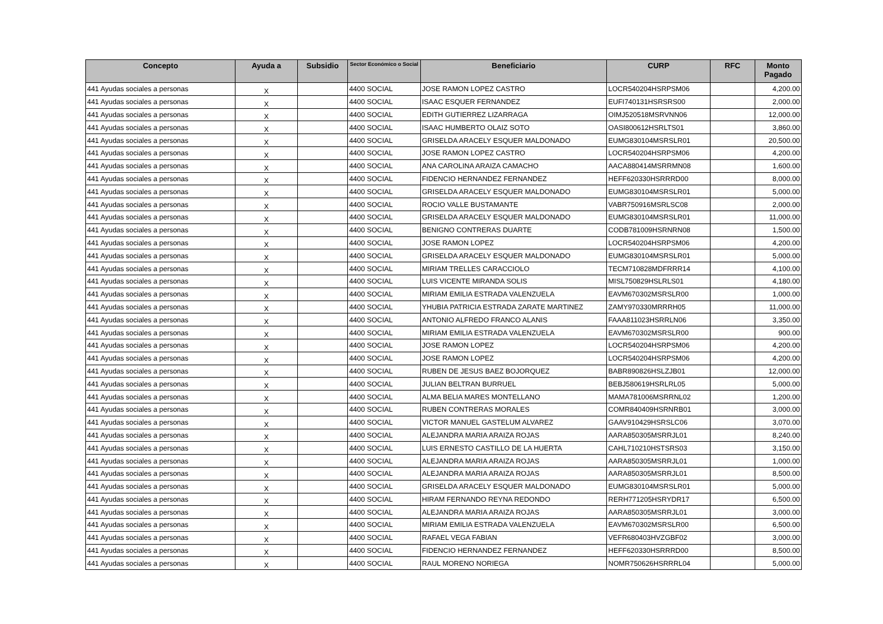| Concepto | Ayuda a | Subsidio | Sector Económico o Social | Beneficiario | CURP | RFC | Monto Pagado |
| --- | --- | --- | --- | --- | --- | --- | --- |
| 441 Ayudas sociales a personas | X | | 4400 SOCIAL | JOSE RAMON LOPEZ CASTRO | LOCR540204HSRPSM06 | | 4,200.00 |
| 441 Ayudas sociales a personas | X | | 4400 SOCIAL | ISAAC ESQUER FERNANDEZ | EUFI740131HSRSRS00 | | 2,000.00 |
| 441 Ayudas sociales a personas | X | | 4400 SOCIAL | EDITH GUTIERREZ LIZARRAGA | OIMJ520518MSRVNN06 | | 12,000.00 |
| 441 Ayudas sociales a personas | X | | 4400 SOCIAL | ISAAC HUMBERTO OLAIZ SOTO | OASI800612HSRLTS01 | | 3,860.00 |
| 441 Ayudas sociales a personas | X | | 4400 SOCIAL | GRISELDA ARACELY ESQUER MALDONADO | EUMG830104MSRSLR01 | | 20,500.00 |
| 441 Ayudas sociales a personas | X | | 4400 SOCIAL | JOSE RAMON LOPEZ CASTRO | LOCR540204HSRPSM06 | | 4,200.00 |
| 441 Ayudas sociales a personas | X | | 4400 SOCIAL | ANA CAROLINA ARAIZA CAMACHO | AACA880414MSRRMN08 | | 1,600.00 |
| 441 Ayudas sociales a personas | X | | 4400 SOCIAL | FIDENCIO HERNANDEZ FERNANDEZ | HEFF620330HSRRRD00 | | 8,000.00 |
| 441 Ayudas sociales a personas | X | | 4400 SOCIAL | GRISELDA ARACELY ESQUER MALDONADO | EUMG830104MSRSLR01 | | 5,000.00 |
| 441 Ayudas sociales a personas | X | | 4400 SOCIAL | ROCIO VALLE BUSTAMANTE | VABR750916MSRLSC08 | | 2,000.00 |
| 441 Ayudas sociales a personas | X | | 4400 SOCIAL | GRISELDA ARACELY ESQUER MALDONADO | EUMG830104MSRSLR01 | | 11,000.00 |
| 441 Ayudas sociales a personas | X | | 4400 SOCIAL | BENIGNO CONTRERAS DUARTE | CODB781009HSRNRN08 | | 1,500.00 |
| 441 Ayudas sociales a personas | X | | 4400 SOCIAL | JOSE RAMON LOPEZ | LOCR540204HSRPSM06 | | 4,200.00 |
| 441 Ayudas sociales a personas | X | | 4400 SOCIAL | GRISELDA ARACELY ESQUER MALDONADO | EUMG830104MSRSLR01 | | 5,000.00 |
| 441 Ayudas sociales a personas | X | | 4400 SOCIAL | MIRIAM TRELLES CARACCIOLO | TECM710828MDFRRR14 | | 4,100.00 |
| 441 Ayudas sociales a personas | X | | 4400 SOCIAL | LUIS VICENTE MIRANDA SOLIS | MISL750829HSLRLS01 | | 4,180.00 |
| 441 Ayudas sociales a personas | X | | 4400 SOCIAL | MIRIAM EMILIA ESTRADA VALENZUELA | EAVM670302MSRSLR00 | | 1,000.00 |
| 441 Ayudas sociales a personas | X | | 4400 SOCIAL | YHUBIA PATRICIA ESTRADA ZARATE MARTINEZ | ZAMY970330MRRRH05 | | 11,000.00 |
| 441 Ayudas sociales a personas | X | | 4400 SOCIAL | ANTONIO ALFREDO FRANCO ALANIS | FAAA811023HSRRLN06 | | 3,350.00 |
| 441 Ayudas sociales a personas | X | | 4400 SOCIAL | MIRIAM EMILIA ESTRADA VALENZUELA | EAVM670302MSRSLR00 | | 900.00 |
| 441 Ayudas sociales a personas | X | | 4400 SOCIAL | JOSE RAMON LOPEZ | LOCR540204HSRPSM06 | | 4,200.00 |
| 441 Ayudas sociales a personas | X | | 4400 SOCIAL | JOSE RAMON LOPEZ | LOCR540204HSRPSM06 | | 4,200.00 |
| 441 Ayudas sociales a personas | X | | 4400 SOCIAL | RUBEN DE JESUS BAEZ BOJORQUEZ | BABR890826HSLZJB01 | | 12,000.00 |
| 441 Ayudas sociales a personas | X | | 4400 SOCIAL | JULIAN BELTRAN BURRUEL | BEBJ580619HSRLRL05 | | 5,000.00 |
| 441 Ayudas sociales a personas | X | | 4400 SOCIAL | ALMA BELIA MARES MONTELLANO | MAMA781006MSRRNL02 | | 1,200.00 |
| 441 Ayudas sociales a personas | X | | 4400 SOCIAL | RUBEN CONTRERAS MORALES | COMR840409HSRNRB01 | | 3,000.00 |
| 441 Ayudas sociales a personas | X | | 4400 SOCIAL | VICTOR MANUEL GASTELUM ALVAREZ | GAAV910429HSRSLC06 | | 3,070.00 |
| 441 Ayudas sociales a personas | X | | 4400 SOCIAL | ALEJANDRA MARIA ARAIZA ROJAS | AARA850305MSRRJL01 | | 8,240.00 |
| 441 Ayudas sociales a personas | X | | 4400 SOCIAL | LUIS ERNESTO CASTILLO DE LA HUERTA | CAHL710210HSTSRS03 | | 3,150.00 |
| 441 Ayudas sociales a personas | X | | 4400 SOCIAL | ALEJANDRA MARIA ARAIZA ROJAS | AARA850305MSRRJL01 | | 1,000.00 |
| 441 Ayudas sociales a personas | X | | 4400 SOCIAL | ALEJANDRA MARIA ARAIZA ROJAS | AARA850305MSRRJL01 | | 8,500.00 |
| 441 Ayudas sociales a personas | X | | 4400 SOCIAL | GRISELDA ARACELY ESQUER MALDONADO | EUMG830104MSRSLR01 | | 5,000.00 |
| 441 Ayudas sociales a personas | X | | 4400 SOCIAL | HIRAM FERNANDO REYNA REDONDO | RERH771205HSRYDR17 | | 6,500.00 |
| 441 Ayudas sociales a personas | X | | 4400 SOCIAL | ALEJANDRA MARIA ARAIZA ROJAS | AARA850305MSRRJL01 | | 3,000.00 |
| 441 Ayudas sociales a personas | X | | 4400 SOCIAL | MIRIAM EMILIA ESTRADA VALENZUELA | EAVM670302MSRSLR00 | | 6,500.00 |
| 441 Ayudas sociales a personas | X | | 4400 SOCIAL | RAFAEL VEGA FABIAN | VEFR680403HVZGBF02 | | 3,000.00 |
| 441 Ayudas sociales a personas | X | | 4400 SOCIAL | FIDENCIO HERNANDEZ FERNANDEZ | HEFF620330HSRRRD00 | | 8,500.00 |
| 441 Ayudas sociales a personas | X | | 4400 SOCIAL | RAUL MORENO NORIEGA | NOMR750626HSRRRL04 | | 5,000.00 |